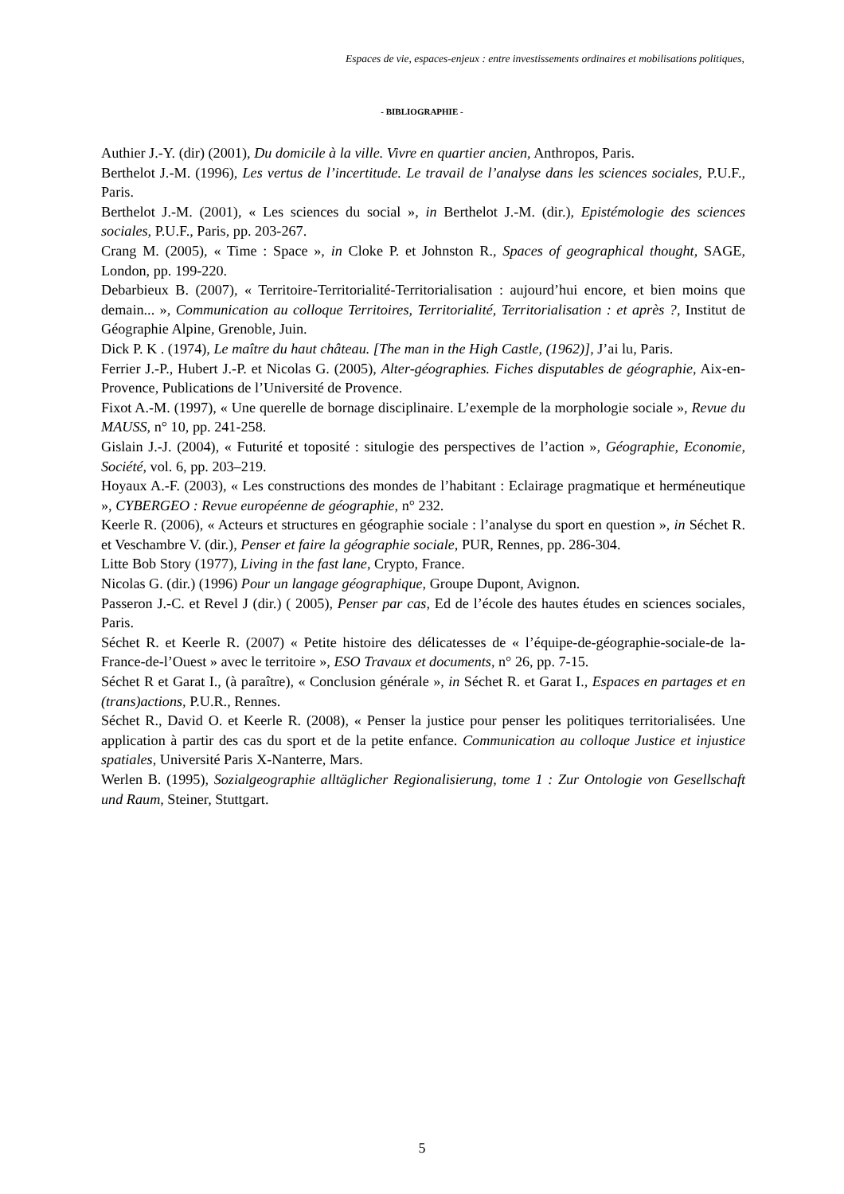Espaces de vie, espaces-enjeux : entre investissements ordinaires et mobilisations politiques,
- BIBLIOGRAPHIE -
Authier J.-Y. (dir) (2001), Du domicile à la ville. Vivre en quartier ancien, Anthropos, Paris.
Berthelot J.-M. (1996), Les vertus de l’incertitude. Le travail de l’analyse dans les sciences sociales, P.U.F., Paris.
Berthelot J.-M. (2001), « Les sciences du social », in Berthelot J.-M. (dir.), Epistémologie des sciences sociales, P.U.F., Paris, pp. 203-267.
Crang M. (2005), « Time : Space », in Cloke P. et Johnston R., Spaces of geographical thought, SAGE, London, pp. 199-220.
Debarbieux B. (2007), « Territoire-Territorialité-Territorialisation : aujourd’hui encore, et bien moins que demain... », Communication au colloque Territoires, Territorialité, Territorialisation : et après ?, Institut de Géographie Alpine, Grenoble, Juin.
Dick P. K . (1974), Le maître du haut château. [The man in the High Castle, (1962)], J’ai lu, Paris.
Ferrier J.-P., Hubert J.-P. et Nicolas G. (2005), Alter-géographies. Fiches disputables de géographie, Aix-en-Provence, Publications de l’Université de Provence.
Fixot A.-M. (1997), « Une querelle de bornage disciplinaire. L’exemple de la morphologie sociale », Revue du MAUSS, n° 10, pp. 241-258.
Gislain J.-J. (2004), « Futurité et toposité : situlogie des perspectives de l’action », Géographie, Economie, Société, vol. 6, pp. 203–219.
Hoyaux A.-F. (2003), « Les constructions des mondes de l’habitant : Eclairage pragmatique et herméneutique », CYBERGEO : Revue européenne de géographie, n° 232.
Keerle R. (2006), « Acteurs et structures en géographie sociale : l’analyse du sport en question », in Séchet R. et Veschambre V. (dir.), Penser et faire la géographie sociale, PUR, Rennes, pp. 286-304.
Litte Bob Story (1977), Living in the fast lane, Crypto, France.
Nicolas G. (dir.) (1996) Pour un langage géographique, Groupe Dupont, Avignon.
Passeron J.-C. et Revel J (dir.) ( 2005), Penser par cas, Ed de l’école des hautes études en sciences sociales, Paris.
Séchet R. et Keerle R. (2007) « Petite histoire des délicatesses de « l’équipe-de-géographie-sociale-de la-France-de-l’Ouest » avec le territoire », ESO Travaux et documents, n° 26, pp. 7-15.
Séchet R et Garat I., (à paraître), « Conclusion générale », in Séchet R. et Garat I., Espaces en partages et en (trans)actions, P.U.R., Rennes.
Séchet R., David O. et Keerle R. (2008), « Penser la justice pour penser les politiques territorialisées. Une application à partir des cas du sport et de la petite enfance. Communication au colloque Justice et injustice spatiales, Université Paris X-Nanterre, Mars.
Werlen B. (1995), Sozialgeographie alltäglicher Regionalisierung, tome 1 : Zur Ontologie von Gesellschaft und Raum, Steiner, Stuttgart.
5